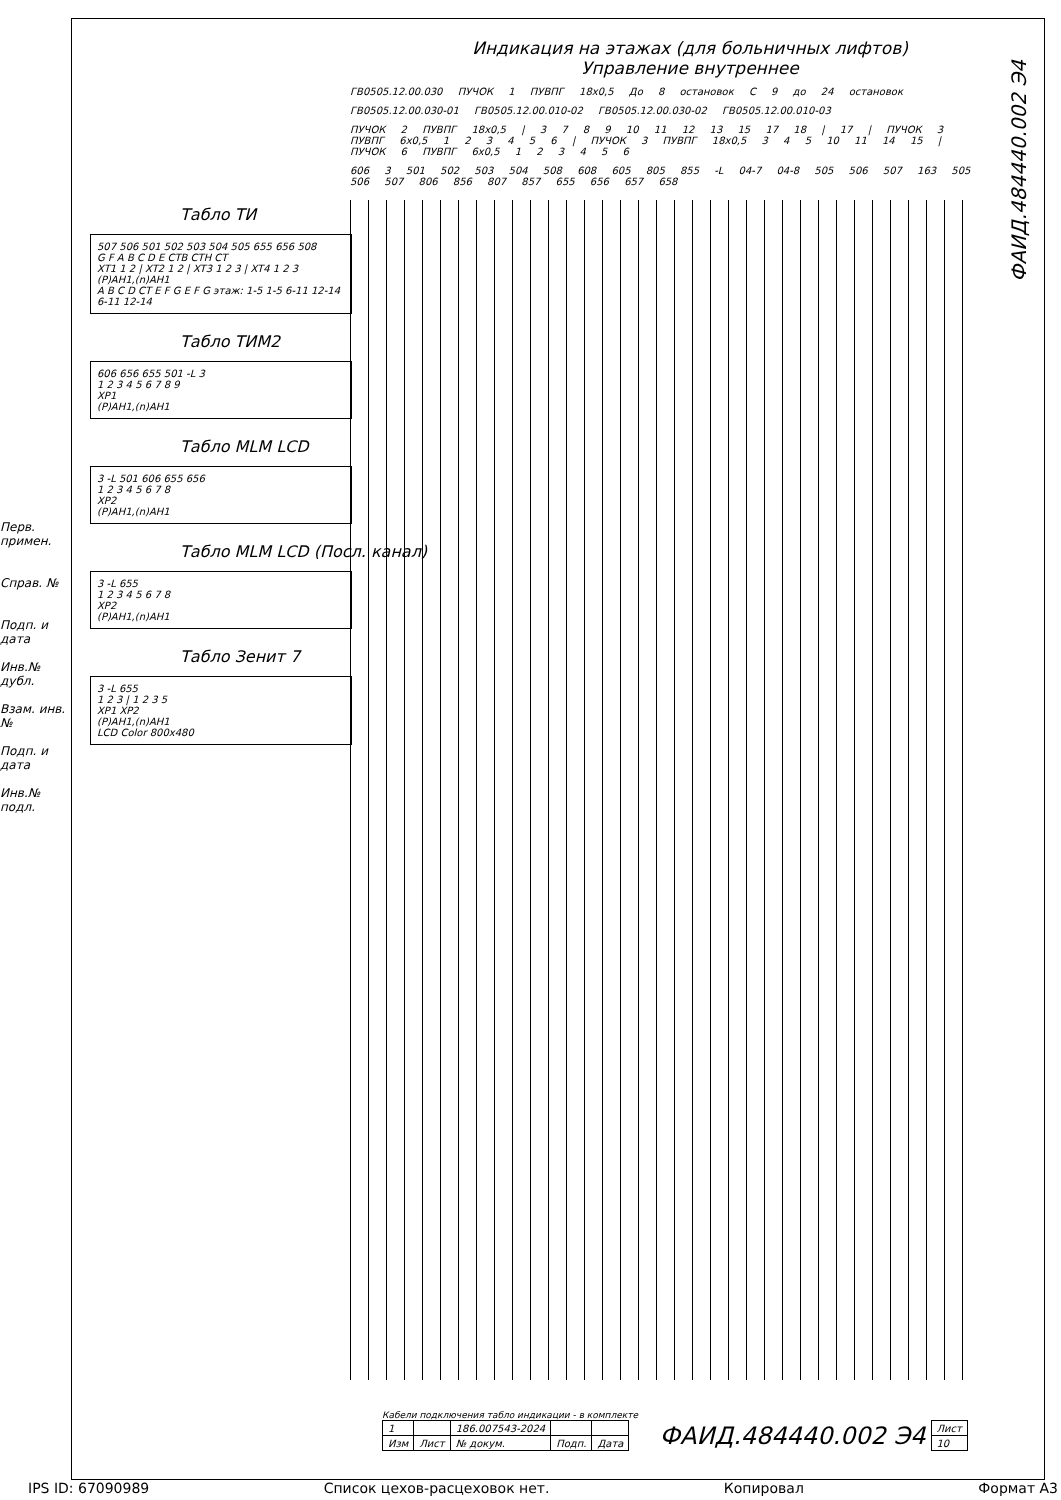ФАИД.484440.002 Э4
Индикация на этажах (для больничных лифтов)
Управление внутреннее
ГВ0505.12.00.030 ПУЧОК 1 ПУВПГ 18х0,5 До 8 остановок С 9 до 24 остановок
ГВ0505.12.00.030-01 ГВ0505.12.00.010-02 ГВ0505.12.00.030-02 ГВ0505.12.00.010-03
ПУЧОК 2 ПУВПГ 18х0,5 | 3 7 8 9 10 11 12 13 15 17 18 | 17 | ПУЧОК 3 ПУВПГ 6х0,5 1 2 3 4 5 6 | ПУЧОК 3 ПУВПГ 18х0,5 3 4 5 10 11 14 15 | ПУЧОК 6 ПУВПГ 6х0,5 1 2 3 4 5 6
606 3 501 502 503 504 508 608 605 805 855 -L 04-7 04-8 505 506 507 163 505 506 507 806 856 807 857 655 656 657 658
Табло ТИ
507 506 501 502 503 504 505 655 656 508
G F A B C D E СТВ СТН СТ
XT1 1 2 | XT2 1 2 | XT3 1 2 3 | XT4 1 2 3
(P)AH1,(n)AH1
A B C D CT E F G E F G этаж: 1-5 1-5 6-11 12-14 6-11 12-14
Табло ТИМ2
606 656 655 501 -L 3
1 2 3 4 5 6 7 8 9
XP1
(P)AH1,(n)AH1
Табло MLM LCD
3 -L 501 606 655 656
1 2 3 4 5 6 7 8
XP2
(P)AH1,(n)AH1
Табло MLM LCD (Посл. канал)
3 -L 655
1 2 3 4 5 6 7 8
XP2
(P)AH1,(n)AH1
Табло Зенит 7
3 -L 655
1 2 3 | 1 2 3 5
XP1 XP2
(P)AH1,(n)AH1
LCD Color 800x480
Перв. примен.
Справ. №
Подп. и дата
Инв.№ дубл.
Взам. инв. №
Подп. и дата
Инв.№ подл.
Кабели подключения табло индикации - в комплекте
| 1 | | 186.007543-2024 | | | ФАИД.484440.002 Э4 | Лист |
| Изм | Лист | № докум. | Подп. | Дата | | 10 |
IPS ID: 67090989 Список цехов-расцеховок нет. Копировал Формат А3